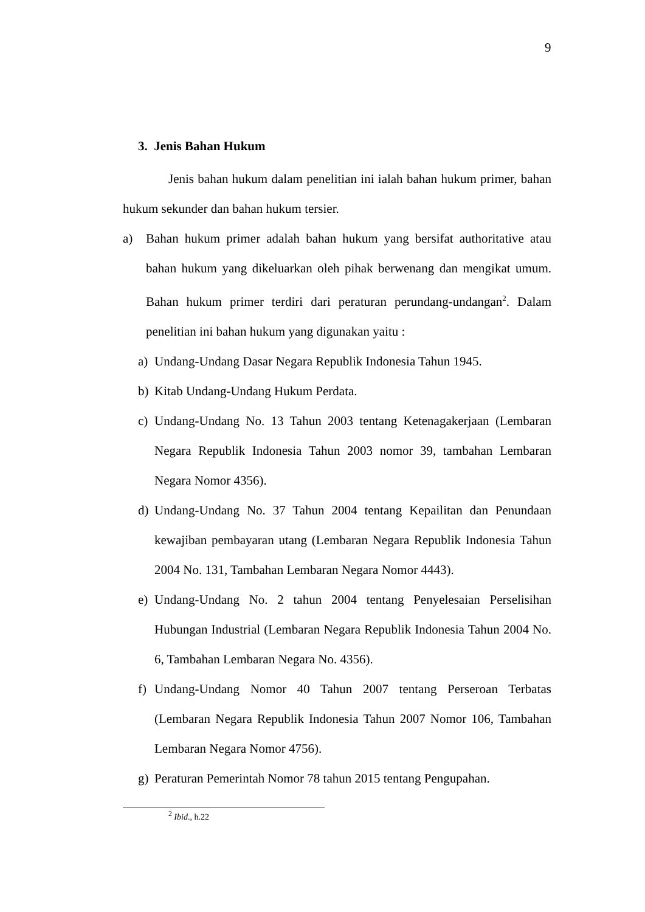9
3. Jenis Bahan Hukum
Jenis bahan hukum dalam penelitian ini ialah bahan hukum primer, bahan hukum sekunder dan bahan hukum tersier.
a) Bahan hukum primer adalah bahan hukum yang bersifat authoritative atau bahan hukum yang dikeluarkan oleh pihak berwenang dan mengikat umum. Bahan hukum primer terdiri dari peraturan perundang-undangan<sup>2</sup>. Dalam penelitian ini bahan hukum yang digunakan yaitu :
a) Undang-Undang Dasar Negara Republik Indonesia Tahun 1945.
b) Kitab Undang-Undang Hukum Perdata.
c) Undang-Undang No. 13 Tahun 2003 tentang Ketenagakerjaan (Lembaran Negara Republik Indonesia Tahun 2003 nomor 39, tambahan Lembaran Negara Nomor 4356).
d) Undang-Undang No. 37 Tahun 2004 tentang Kepailitan dan Penundaan kewajiban pembayaran utang (Lembaran Negara Republik Indonesia Tahun 2004 No. 131, Tambahan Lembaran Negara Nomor 4443).
e) Undang-Undang No. 2 tahun 2004 tentang Penyelesaian Perselisihan Hubungan Industrial (Lembaran Negara Republik Indonesia Tahun 2004 No. 6, Tambahan Lembaran Negara No. 4356).
f) Undang-Undang Nomor 40 Tahun 2007 tentang Perseroan Terbatas (Lembaran Negara Republik Indonesia Tahun 2007 Nomor 106, Tambahan Lembaran Negara Nomor 4756).
g) Peraturan Pemerintah Nomor 78 tahun 2015 tentang Pengupahan.
<sup>2</sup> Ibid., h.22